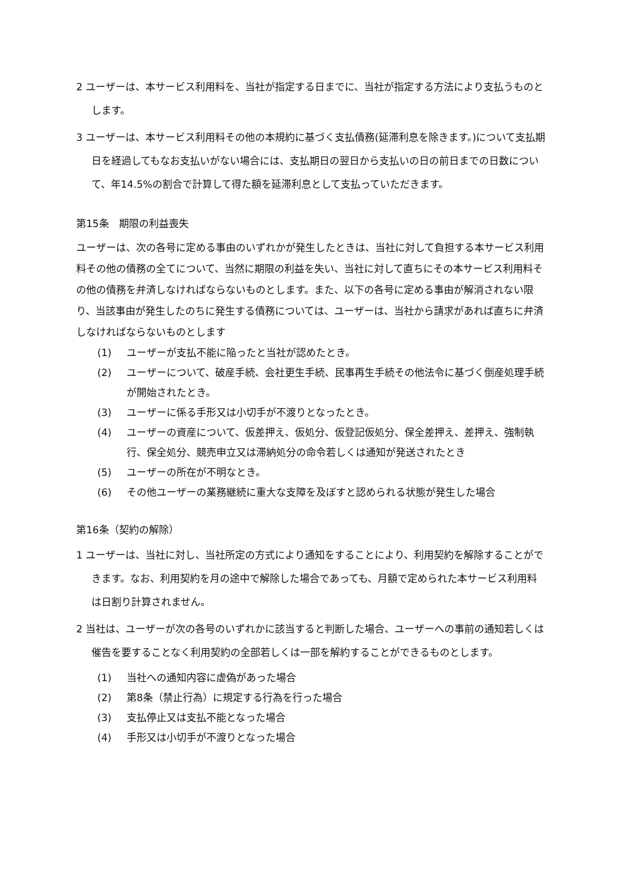2 ユーザーは、本サービス利用料を、当社が指定する日までに、当社が指定する方法により支払うものとします。
3 ユーザーは、本サービス利用料その他の本規約に基づく支払債務(延滞利息を除きます。)について支払期日を経過してもなお支払いがない場合には、支払期日の翌日から支払いの日の前日までの日数について、年14.5%の割合で計算して得た額を延滞利息として支払っていただきます。
第15条　期限の利益喪失
ユーザーは、次の各号に定める事由のいずれかが発生したときは、当社に対して負担する本サービス利用料その他の債務の全てについて、当然に期限の利益を失い、当社に対して直ちにその本サービス利用料その他の債務を弁済しなければならないものとします。また、以下の各号に定める事由が解消されない限り、当該事由が発生したのちに発生する債務については、ユーザーは、当社から請求があれば直ちに弁済しなければならないものとします
(1) ユーザーが支払不能に陥ったと当社が認めたとき。
(2) ユーザーについて、破産手続、会社更生手続、民事再生手続その他法令に基づく倒産処理手続が開始されたとき。
(3) ユーザーに係る手形又は小切手が不渡りとなったとき。
(4) ユーザーの資産について、仮差押え、仮処分、仮登記仮処分、保全差押え、差押え、強制執行、保全処分、競売申立又は滞納処分の命令若しくは通知が発送されたとき
(5) ユーザーの所在が不明なとき。
(6) その他ユーザーの業務継続に重大な支障を及ぼすと認められる状態が発生した場合
第16条（契約の解除）
1 ユーザーは、当社に対し、当社所定の方式により通知をすることにより、利用契約を解除することができます。なお、利用契約を月の途中で解除した場合であっても、月額で定められた本サービス利用料は日割り計算されません。
2 当社は、ユーザーが次の各号のいずれかに該当すると判断した場合、ユーザーへの事前の通知若しくは催告を要することなく利用契約の全部若しくは一部を解約することができるものとします。
(1) 当社への通知内容に虚偽があった場合
(2) 第8条（禁止行為）に規定する行為を行った場合
(3) 支払停止又は支払不能となった場合
(4) 手形又は小切手が不渡りとなった場合